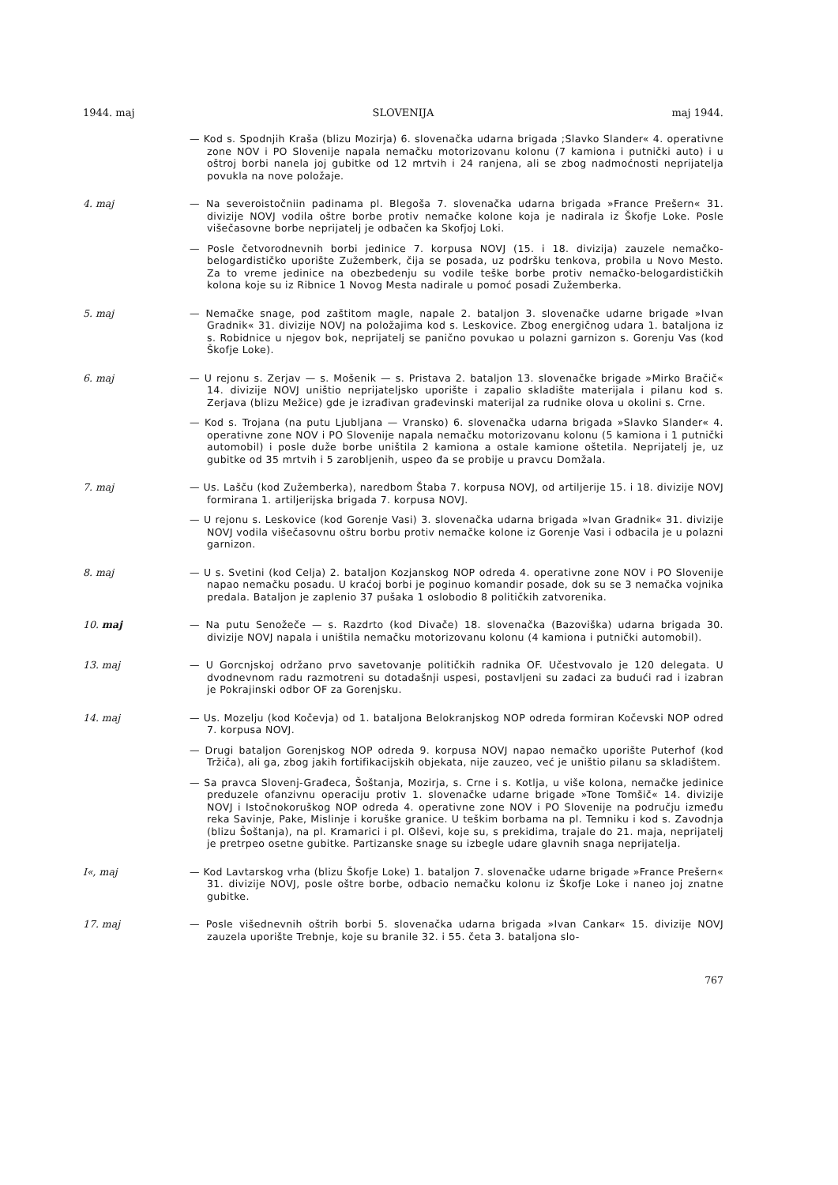1944. maj SLOVENIJA maj 1944.
— Kod s. Spodnjih Kraša (blizu Mozirja) 6. slovenačka udarna brigada ;Slavko Slander« 4. operativne zone NOV i PO Slovenije napala nemačku motorizovanu kolonu (7 kamiona i putnički auto) i u oštroj borbi nanela joj gubitke od 12 mrtvih i 24 ranjena, ali se zbog nadmoćnosti neprijatelja povukla na nove položaje.
4. maj
— Na severoistočniin padinama pl. Blegoša 7. slovenačka udarna brigada »France Prešern« 31. divizije NOVJ vodila oštre borbe protiv nemačke kolone koja je nadirala iz Škofje Loke. Posle višečasovne borbe neprijatelj je odbačen ka Skofjoj Loki.
— Posle četvorodnevnih borbi jedinice 7. korpusa NOVJ (15. i 18. divizija) zauzele nemačko-belogardističko uporište Zužemberk, čija se posada, uz podršku tenkova, probila u Novo Mesto. Za to vreme jedinice na obezbedenju su vodile teške borbe protiv nemačko-belogardističkih kolona koje su iz Ribnice 1 Novog Mesta nadirale u pomoć posadi Zužemberka.
5. maj
— Nemačke snage, pod zaštitom magle, napale 2. bataljon 3. slovenačke udarne brigade »Ivan Gradnik« 31. divizije NOVJ na položajima kod s. Leskovice. Zbog energičnog udara 1. bataljona iz s. Robidnice u njegov bok, neprijatelj se panično povukao u polazni garnizon s. Gorenju Vas (kod Škofje Loke).
6. maj
— U rejonu s. Zerjav — s. Mošenik — s. Pristava 2. bataljon 13. slovenačke brigade »Mirko Bračič« 14. divizije NOVJ uništio neprijateljsko uporište i zapalio skladište materijala i pilanu kod s. Zerjava (blizu Mežice) gde je izrađivan građevinski materijal za rudnike olova u okolini s. Crne.
— Kod s. Trojana (na putu Ljubljana — Vransko) 6. slovenačka udarna brigada »Slavko Slander« 4. operativne zone NOV i PO Slovenije napala nemačku motorizovanu kolonu (5 kamiona i 1 putnički automobil) i posle duže borbe uništila 2 kamiona a ostale kamione oštetila. Neprijatelj je, uz gubitke od 35 mrtvih i 5 zarobljenih, uspeo đa se probije u pravcu Domžala.
7. maj
— Us. Lašču (kod Zužemberka), naredbom Štaba 7. korpusa NOVJ, od artiljerije 15. i 18. divizije NOVJ formirana 1. artiljerijska brigada 7. korpusa NOVJ.
— U rejonu s. Leskovice (kod Gorenje Vasi) 3. slovenačka udarna brigada »Ivan Gradnik« 31. divizije NOVJ vodila višečasovnu oštru borbu protiv nemačke kolone iz Gorenje Vasi i odbacila je u polazni garnizon.
8. maj
— U s. Svetini (kod Celja) 2. bataljon Kozjanskog NOP odreda 4. operativne zone NOV i PO Slovenije napao nemačku posadu. U kraćoj borbi je poginuo komandir posade, dok su se 3 nemačka vojnika predala. Bataljon je zaplenio 37 pušaka 1 oslobodio 8 političkih zatvorenika.
10. maj
— Na putu Senožeče — s. Razdrto (kod Divače) 18. slovenačka (Bazoviška) udarna brigada 30. divizije NOVJ napala i uništila nemačku motorizovanu kolonu (4 kamiona i putnički automobil).
13. maj
— U Gorcnjskoj održano prvo savetovanje političkih radnika OF. Učestvovalo je 120 delegata. U dvodnevnom radu razmotreni su dotadašnji uspesi, postavljeni su zadaci za budući rad i izabran je Pokrajinski odbor OF za Gorenjsku.
14. maj
— Us. Mozelju (kod Kočevja) od 1. bataljona Belokranjskog NOP odreda formiran Kočevski NOP odred 7. korpusa NOVJ.
— Drugi bataljon Gorenjskog NOP odreda 9. korpusa NOVJ napao nemačko uporište Puterhof (kod Tržiča), ali ga, zbog jakih fortifikacijskih objekata, nije zauzeo, već je uništio pilanu sa skladištem.
— Sa pravca Slovenj-Građeca, Šoštanja, Mozirja, s. Crne i s. Kotlja, u više kolona, nemačke jedinice preduzele ofanzivnu operaciju protiv 1. slovenačke udarne brigade »Tone Tomšič« 14. divizije NOVJ i Istočnokoruškog NOP odreda 4. operativne zone NOV i PO Slovenije na području između reka Savinje, Pake, Mislinje i koruške granice. U teškim borbama na pl. Temniku i kod s. Zavodnja (blizu Šoštanja), na pl. Kramarici i pl. Olševi, koje su, s prekidima, trajale do 21. maja, neprijatelj je pretrpeo osetne gubitke. Partizanske snage su izbegle udare glavnih snaga neprijatelja.
I«, maj
— Kod Lavtarskog vrha (blizu Škofje Loke) 1. bataljon 7. slovenačke udarne brigade »France Prešern« 31. divizije NOVJ, posle oštre borbe, odbacio nemačku kolonu iz Škofje Loke i naneo joj znatne gubitke.
17. maj
— Posle višednevnih oštrih borbi 5. slovenačka udarna brigada »Ivan Cankar« 15. divizije NOVJ zauzela uporište Trebnje, koje su branile 32. i 55. četa 3. bataljona slo-
767